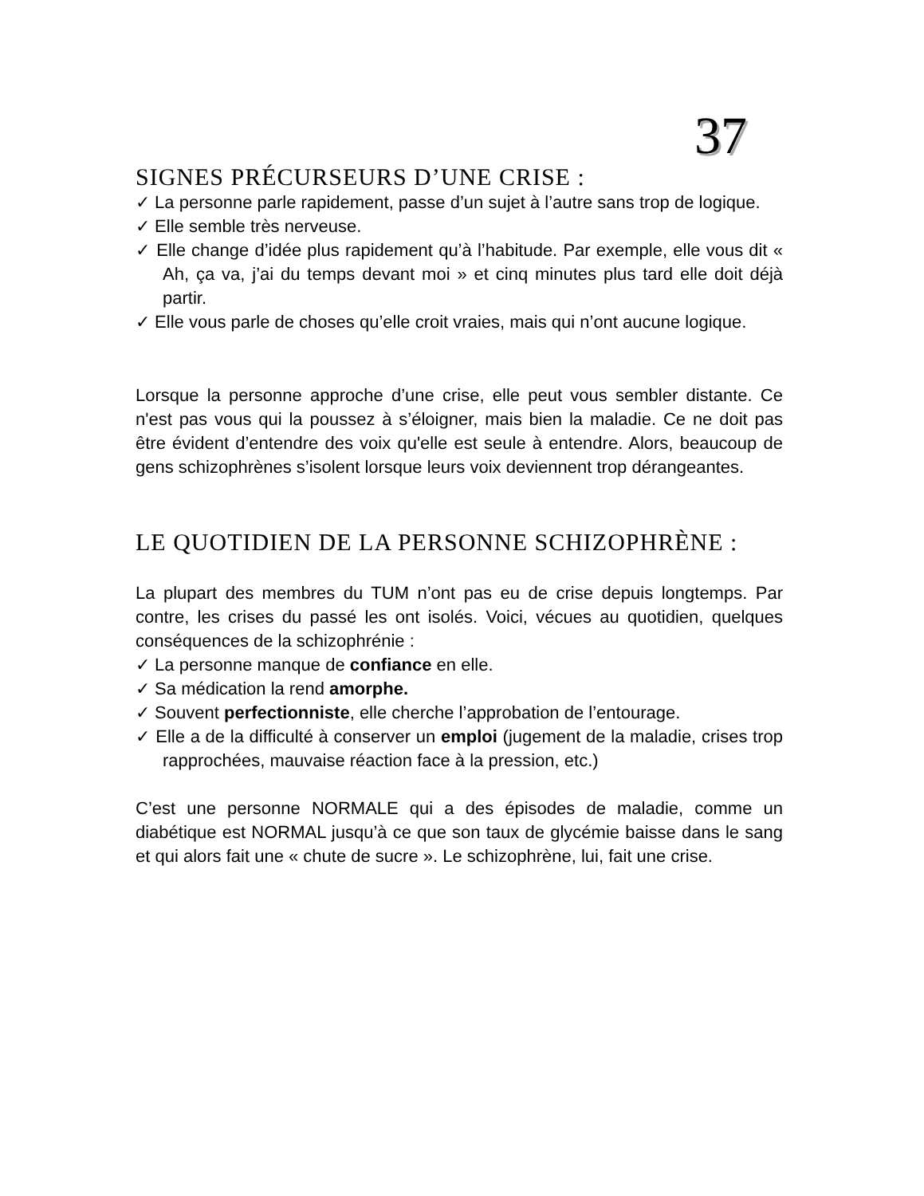37
SIGNES PRÉCURSEURS D’UNE CRISE :
✓ La personne parle rapidement, passe d’un sujet à l’autre sans trop de logique.
✓ Elle semble très nerveuse.
✓ Elle change d’idée plus rapidement qu’à l’habitude. Par exemple, elle vous dit « Ah, ça va, j’ai du temps devant moi » et cinq minutes plus tard elle doit déjà partir.
✓ Elle vous parle de choses qu’elle croit vraies, mais qui n’ont aucune logique.
Lorsque la personne approche d’une crise, elle peut vous sembler distante. Ce n'est pas vous qui la poussez à s’éloigner, mais bien la maladie. Ce ne doit pas être évident d’entendre des voix qu'elle est seule à entendre. Alors, beaucoup de gens schizophrènes s’isolent lorsque leurs voix deviennent trop dérangeantes.
LE QUOTIDIEN DE LA PERSONNE SCHIZOPHRÈNE :
La plupart des membres du TUM n’ont pas eu de crise depuis longtemps. Par contre, les crises du passé les ont isolés. Voici, vécues au quotidien, quelques conséquences de la schizophrénie :
✓ La personne manque de confiance en elle.
✓ Sa médication la rend amorphe.
✓ Souvent perfectionniste, elle cherche l’approbation de l’entourage.
✓ Elle a de la difficulté à conserver un emploi (jugement de la maladie, crises trop rapprochées, mauvaise réaction face à la pression, etc.)
C’est une personne NORMALE qui a des épisodes de maladie, comme un diabétique est NORMAL jusqu’à ce que son taux de glycémie baisse dans le sang et qui alors fait une « chute de sucre ». Le schizophrène, lui, fait une crise.